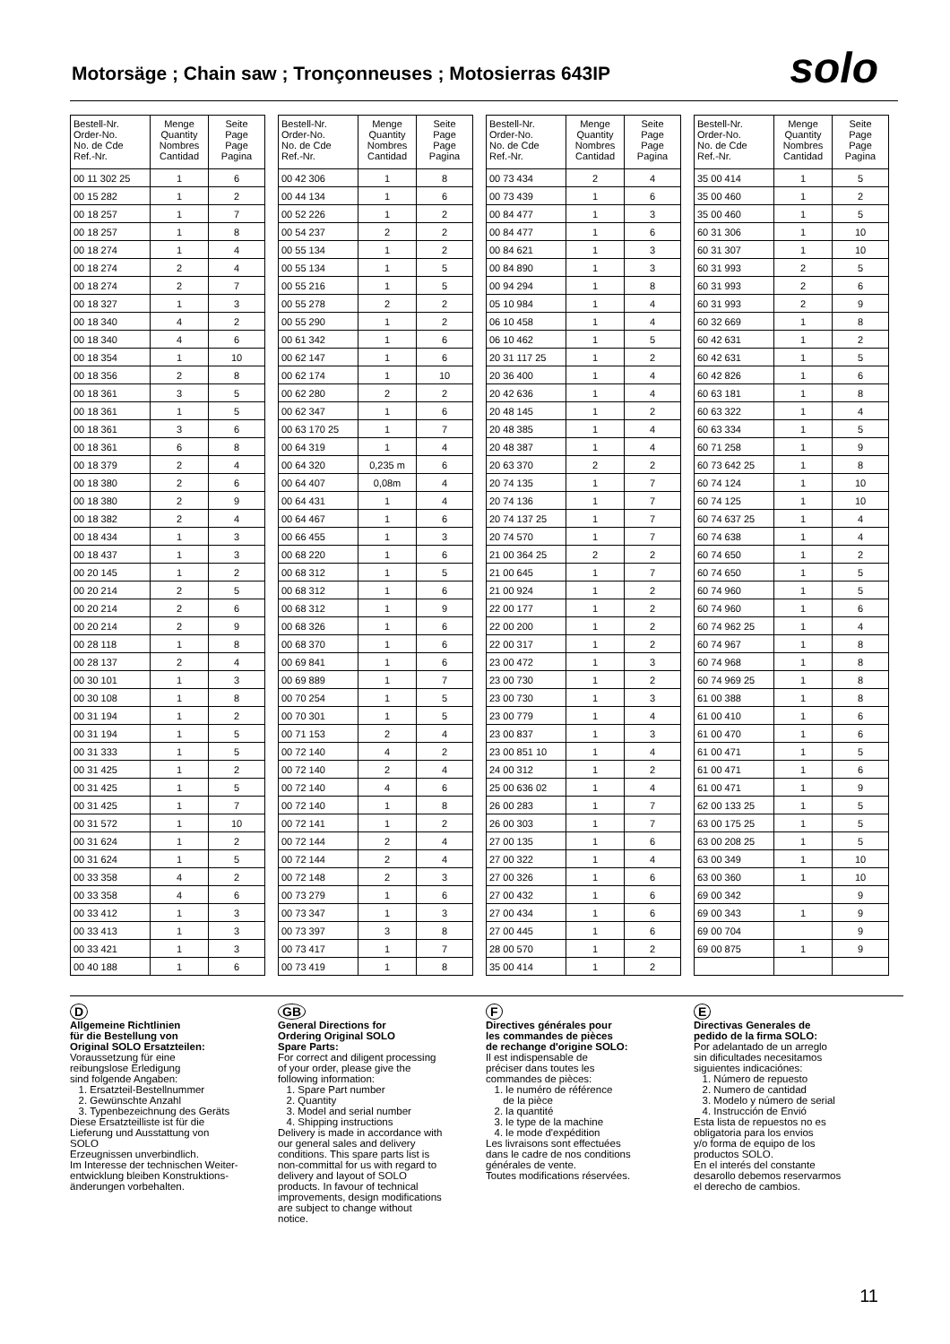Motorsäge ; Chain saw ; Tronçonneuses ; Motosierras 643IP
solo
| Bestell-Nr. Order-No. No. de Cde Ref.-Nr. | Menge Quantity Nombres Cantidad | Seite Page Page Pagina |
| --- | --- | --- |
| 00 11 302 25 | 1 | 6 |
| 00 15 282 | 1 | 2 |
| 00 18 257 | 1 | 7 |
| 00 18 257 | 1 | 8 |
| 00 18 274 | 1 | 4 |
| 00 18 274 | 2 | 4 |
| 00 18 274 | 2 | 7 |
| 00 18 327 | 1 | 3 |
| 00 18 340 | 4 | 2 |
| 00 18 340 | 4 | 6 |
| 00 18 354 | 1 | 10 |
| 00 18 356 | 2 | 8 |
| 00 18 361 | 3 | 5 |
| 00 18 361 | 1 | 5 |
| 00 18 361 | 3 | 6 |
| 00 18 361 | 6 | 8 |
| 00 18 379 | 2 | 4 |
| 00 18 380 | 2 | 6 |
| 00 18 380 | 2 | 9 |
| 00 18 382 | 2 | 4 |
| 00 18 434 | 1 | 3 |
| 00 18 437 | 1 | 3 |
| 00 20 145 | 1 | 2 |
| 00 20 214 | 2 | 5 |
| 00 20 214 | 2 | 6 |
| 00 20 214 | 2 | 9 |
| 00 28 118 | 1 | 8 |
| 00 28 137 | 2 | 4 |
| 00 30 101 | 1 | 3 |
| 00 30 108 | 1 | 8 |
| 00 31 194 | 1 | 2 |
| 00 31 194 | 1 | 5 |
| 00 31 333 | 1 | 5 |
| 00 31 425 | 1 | 2 |
| 00 31 425 | 1 | 5 |
| 00 31 425 | 1 | 7 |
| 00 31 572 | 1 | 10 |
| 00 31 624 | 1 | 2 |
| 00 31 624 | 1 | 5 |
| 00 33 358 | 4 | 2 |
| 00 33 358 | 4 | 6 |
| 00 33 412 | 1 | 3 |
| 00 33 413 | 1 | 3 |
| 00 33 421 | 1 | 3 |
| 00 40 188 | 1 | 6 |
| Bestell-Nr. Order-No. No. de Cde Ref.-Nr. | Menge Quantity Nombres Cantidad | Seite Page Page Pagina |
| --- | --- | --- |
| 00 42 306 | 1 | 8 |
| 00 44 134 | 1 | 6 |
| 00 52 226 | 1 | 2 |
| 00 54 237 | 2 | 2 |
| 00 55 134 | 1 | 2 |
| 00 55 134 | 1 | 5 |
| 00 55 216 | 1 | 5 |
| 00 55 278 | 2 | 2 |
| 00 55 290 | 1 | 2 |
| 00 61 342 | 1 | 6 |
| 00 62 147 | 1 | 6 |
| 00 62 174 | 1 | 10 |
| 00 62 280 | 2 | 2 |
| 00 62 347 | 1 | 6 |
| 00 63 170 25 | 1 | 7 |
| 00 64 319 | 1 | 4 |
| 00 64 320 | 0,235 m | 6 |
| 00 64 407 | 0,08m | 4 |
| 00 64 431 | 1 | 4 |
| 00 64 467 | 1 | 6 |
| 00 66 455 | 1 | 3 |
| 00 68 220 | 1 | 6 |
| 00 68 312 | 1 | 5 |
| 00 68 312 | 1 | 6 |
| 00 68 312 | 1 | 9 |
| 00 68 326 | 1 | 6 |
| 00 68 370 | 1 | 6 |
| 00 69 841 | 1 | 6 |
| 00 69 889 | 1 | 7 |
| 00 70 254 | 1 | 5 |
| 00 70 301 | 1 | 5 |
| 00 71 153 | 2 | 4 |
| 00 72 140 | 4 | 2 |
| 00 72 140 | 2 | 4 |
| 00 72 140 | 4 | 6 |
| 00 72 140 | 1 | 8 |
| 00 72 141 | 1 | 2 |
| 00 72 144 | 2 | 4 |
| 00 72 144 | 2 | 4 |
| 00 72 148 | 2 | 3 |
| 00 73 279 | 1 | 6 |
| 00 73 347 | 1 | 3 |
| 00 73 397 | 3 | 8 |
| 00 73 417 | 1 | 7 |
| 00 73 419 | 1 | 8 |
| Bestell-Nr. Order-No. No. de Cde Ref.-Nr. | Menge Quantity Nombres Cantidad | Seite Page Page Pagina |
| --- | --- | --- |
| 00 73 434 | 2 | 4 |
| 00 73 439 | 1 | 6 |
| 00 84 477 | 1 | 3 |
| 00 84 477 | 1 | 6 |
| 00 84 621 | 1 | 3 |
| 00 84 890 | 1 | 3 |
| 00 94 294 | 1 | 8 |
| 05 10 984 | 1 | 4 |
| 06 10 458 | 1 | 4 |
| 06 10 462 | 1 | 5 |
| 20 31 117 25 | 1 | 2 |
| 20 36 400 | 1 | 4 |
| 20 42 636 | 1 | 4 |
| 20 48 145 | 1 | 2 |
| 20 48 385 | 1 | 4 |
| 20 48 387 | 1 | 4 |
| 20 63 370 | 2 | 2 |
| 20 74 135 | 1 | 7 |
| 20 74 136 | 1 | 7 |
| 20 74 137 25 | 1 | 7 |
| 20 74 570 | 1 | 7 |
| 21 00 364 25 | 2 | 2 |
| 21 00 645 | 1 | 7 |
| 21 00 924 | 1 | 2 |
| 22 00 177 | 1 | 2 |
| 22 00 200 | 1 | 2 |
| 22 00 317 | 1 | 2 |
| 23 00 472 | 1 | 3 |
| 23 00 730 | 1 | 2 |
| 23 00 730 | 1 | 3 |
| 23 00 779 | 1 | 4 |
| 23 00 837 | 1 | 3 |
| 23 00 851 10 | 1 | 4 |
| 24 00 312 | 1 | 2 |
| 25 00 636 02 | 1 | 4 |
| 26 00 283 | 1 | 7 |
| 26 00 303 | 1 | 7 |
| 27 00 135 | 1 | 6 |
| 27 00 322 | 1 | 4 |
| 27 00 326 | 1 | 6 |
| 27 00 432 | 1 | 6 |
| 27 00 434 | 1 | 6 |
| 27 00 445 | 1 | 6 |
| 28 00 570 | 1 | 2 |
| 35 00 414 | 1 | 2 |
| Bestell-Nr. Order-No. No. de Cde Ref.-Nr. | Menge Quantity Nombres Cantidad | Seite Page Page Pagina |
| --- | --- | --- |
| 35 00 414 | 1 | 5 |
| 35 00 460 | 1 | 2 |
| 35 00 460 | 1 | 5 |
| 60 31 306 | 1 | 10 |
| 60 31 307 | 1 | 10 |
| 60 31 993 | 2 | 5 |
| 60 31 993 | 2 | 6 |
| 60 31 993 | 2 | 9 |
| 60 32 669 | 1 | 8 |
| 60 42 631 | 1 | 2 |
| 60 42 631 | 1 | 5 |
| 60 42 826 | 1 | 6 |
| 60 63 181 | 1 | 8 |
| 60 63 322 | 1 | 4 |
| 60 63 334 | 1 | 5 |
| 60 71 258 | 1 | 9 |
| 60 73 642 25 | 1 | 8 |
| 60 74 124 | 1 | 10 |
| 60 74 125 | 1 | 10 |
| 60 74 637 25 | 1 | 4 |
| 60 74 638 | 1 | 4 |
| 60 74 650 | 1 | 2 |
| 60 74 650 | 1 | 5 |
| 60 74 960 | 1 | 5 |
| 60 74 960 | 1 | 6 |
| 60 74 962 25 | 1 | 4 |
| 60 74 967 | 1 | 8 |
| 60 74 968 | 1 | 8 |
| 60 74 969 25 | 1 | 8 |
| 61 00 388 | 1 | 8 |
| 61 00 410 | 1 | 6 |
| 61 00 470 | 1 | 6 |
| 61 00 471 | 1 | 5 |
| 61 00 471 | 1 | 6 |
| 61 00 471 | 1 | 9 |
| 62 00 133 25 | 1 | 5 |
| 63 00 175 25 | 1 | 5 |
| 63 00 208 25 | 1 | 5 |
| 63 00 349 | 1 | 10 |
| 63 00 360 | 1 | 10 |
| 69 00 342 | | 9 |
| 69 00 343 | 1 | 9 |
| 69 00 704 | | 9 |
| 69 00 875 | 1 | 9 |
D
Allgemeine Richtlinien
für die Bestellung von
Original SOLO Ersatzteilen:
Voraussetzung für eine
reibungslose Erledigung
sind folgende Angaben:
1. Ersatzteil-Bestellnummer
2. Gewünschte Anzahl
3. Typenbezeichnung des Geräts
Diese Ersatzteilliste ist für die
Lieferung und Ausstattung von
SOLO
Erzeugnissen unverbindlich.
Im Interesse der technischen Weiter-
entwicklung bleiben Konstruktions-
änderungen vorbehalten.
GB
General Directions for
Ordering Original SOLO
Spare Parts:
For correct and diligent processing
of your order, please give the
following information:
1. Spare Part number
2. Quantity
3. Model and serial number
4. Shipping instructions
Delivery is made in accordance with
our general sales and delivery
conditions. This spare parts list is
non-committal for us with regard to
delivery and layout of SOLO
products. In favour of technical
improvements, design modifications
are subject to change without
notice.
F
Directives générales pour
les commandes de pièces
de rechange d'origine SOLO:
Il est indispensable de
préciser dans toutes les
commandes de pièces:
1. le numéro de référence
de la pièce
2. la quantité
3. le type de la machine
4. le mode d'expédition
Les livraisons sont effectuées
dans le cadre de nos conditions
générales de vente.
Toutes modifications réservées.
E
Directivas Generales de
pedido de la firma SOLO:
Por adelantado de un arreglo
sin dificultades necesitamos
siguientes indicaciónes:
1. Número de repuesto
2. Numero de cantidad
3. Modelo y número de serial
4. Instrucción de Envió
Esta lista de repuestos no es
obligatoria para los envios
y/o forma de equipo de los
productos SOLO.
En el interés del constante
desarollo debemos reservarmos
el derecho de cambios.
11